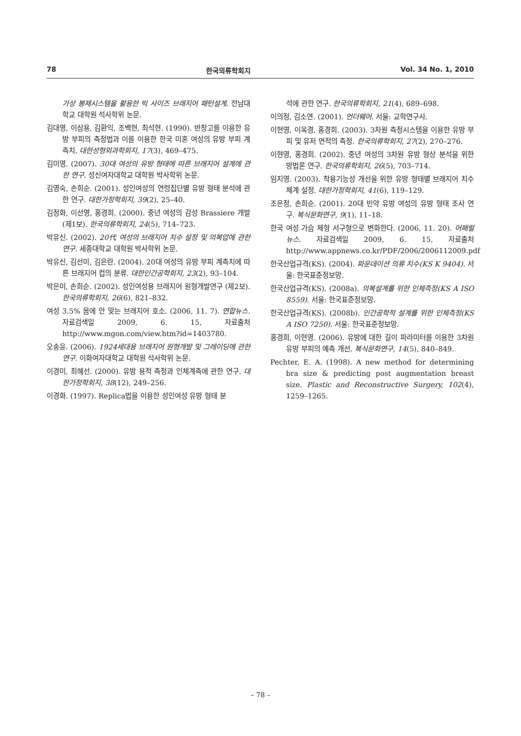78 한국의류학회지 Vol. 34 No. 1, 2010
가상 봉제시스템을 활용한 빅 사이즈 브래지어 패턴설계. 전남대학교 대학원 석사학위 논문.
김대영, 이삼용, 김환익, 조백현, 최석현. (1990). 반창고를 이용한 유방 부피의 측정법과 이를 이용한 한국 미혼 여성의 유방 부피 계측치. 대한성형외과학회지, 17(3), 469–475.
김미영. (2007). 30대 여성의 유방 형태에 따른 브래지어 설계에 관한 연구. 성신여자대학교 대학원 박사학위 논문.
김영숙, 손희순. (2001). 성인여성의 연령집단별 유방 형태 분석에 관한 연구. 대한가정학회지, 39(2), 25–40.
김정화, 이선영, 홍경희. (2000). 중년 여성의 감성 Brassiere 개발 (제1보). 한국의류학회지, 24(5), 714–723.
박유신. (2002). 20代 여성의 브래지어 치수 설정 및 의복압에 관한 연구. 세종대학교 대학원 박사학위 논문.
박유신, 김선미, 김은란. (2004). 20대 여성의 유방 부피 계측치에 따른 브래지어 컵의 분류. 대한인간공학회지, 23(2), 93–104.
박은미, 손희순. (2002). 성인여성용 브래지어 원형개발연구 (제2보). 한국의류학회지, 26(6), 821–832.
여성 3.5% 몸에 안 맞는 브래지어 호소. (2006, 11. 7). 연합뉴스. 자료검색일 2009, 6. 15, 자료출처 http://www.mgon.com/view.htm?id=1403780.
오송윤. (2006). 1924세대용 브래지어 원형개발 및 그레이딩에 관한 연구. 이화여자대학교 대학원 석사학위 논문.
이경미, 최혜선. (2000). 유방 용적 측정과 인체계측에 관한 연구. 대한가정학회지, 38(12), 249–256.
이경화. (1997). Replica법을 이용한 성인여성 유방 형태 분
석에 관한 연구. 한국의류학회지, 21(4), 689–698.
이의정, 김소연. (2001). 언더웨어. 서울: 교학연구사.
이현영, 이옥경, 홍경희. (2003). 3차원 측정시스템을 이용한 유방 부피 및 유저 면적의 측정. 한국의류학회지, 27(2), 270–276.
이현영, 홍경희. (2002). 중년 여성의 3차원 유방 형상 분석을 위한 방법론 연구. 한국의류학회지, 26(5), 703–714.
임지영. (2003). 착용기능성 개선을 위한 유방 형태별 브래지어 치수 체계 설정. 대한가정학회지, 41(6), 119–129.
조은정, 손희순. (2001). 20대 빈약 유방 여성의 유방 형태 조사 연구. 복식문화연구, 9(1), 11–18.
한국 여성 가슴 체형 서구형으로 변화한다. (2006, 11. 20). 어패럴 뉴스. 자료검색일 2009, 6. 15, 자료출처 http://www.appnews.co.kr/PDF/2006/2006112009.pdf
한국산업규격(KS). (2004). 파운데이션 의류 치수(KS K 9404). 서울: 한국표준정보망.
한국산업규격(KS). (2008a). 의복설계를 위한 인체측정(KS A ISO 8559). 서울: 한국표준정보망.
한국산업규격(KS). (2008b). 인간공학적 설계를 위한 인체측정(KS A ISO 7250). 서울: 한국표준정보망.
홍경희, 이현영. (2006). 유방에 대한 길이 파라미터를 이용한 3차원 유방 부피의 예측 개선. 복식문화연구, 14(5), 840–849.
Pechter, E. A. (1998). A new method for determining bra size & predicting post augmentation breast size. Plastic and Reconstructive Surgery, 102(4), 1259–1265.
– 78 –